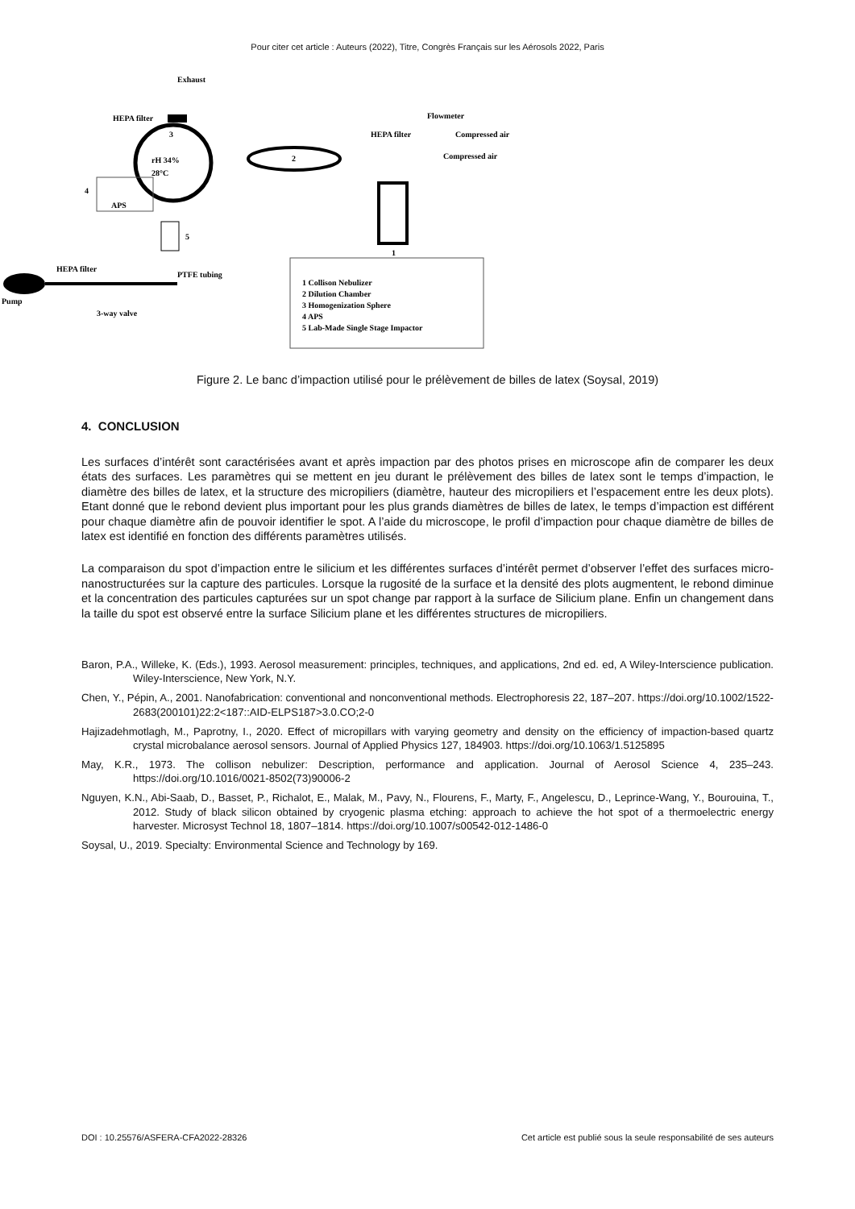Pour citer cet article : Auteurs (2022), Titre, Congrès Français sur les Aérosols 2022, Paris
3
rH 34%
28°C
Exhaust
HEPA filter
2
APS
4
5
1
Flowmeter
HEPA filter
Compressed air
Compressed air
Pump
HEPA filter
3-way valve
PTFE tubing
1 Collison Nebulizer
2 Dilution Chamber
3 Homogenization Sphere
4 APS
5 Lab-Made Single Stage Impactor
Figure 2. Le banc d’impaction utilisé pour le prélèvement de billes de latex (Soysal, 2019)
4. CONCLUSION
Les surfaces d’intérêt sont caractérisées avant et après impaction par des photos prises en microscope afin de comparer les deux états des surfaces. Les paramètres qui se mettent en jeu durant le prélèvement des billes de latex sont le temps d’impaction, le diamètre des billes de latex, et la structure des micropiliers (diamètre, hauteur des micropiliers et l’espacement entre les deux plots). Etant donné que le rebond devient plus important pour les plus grands diamètres de billes de latex, le temps d’impaction est différent pour chaque diamètre afin de pouvoir identifier le spot. A l’aide du microscope, le profil d’impaction pour chaque diamètre de billes de latex est identifié en fonction des différents paramètres utilisés.
La comparaison du spot d’impaction entre le silicium et les différentes surfaces d’intérêt permet d’observer l’effet des surfaces micro-nanostructurées sur la capture des particules. Lorsque la rugosité de la surface et la densité des plots augmentent, le rebond diminue et la concentration des particules capturées sur un spot change par rapport à la surface de Silicium plane. Enfin un changement dans la taille du spot est observé entre la surface Silicium plane et les différentes structures de micropiliers.
Baron, P.A., Willeke, K. (Eds.), 1993. Aerosol measurement: principles, techniques, and applications, 2nd ed. ed, A Wiley-Interscience publication. Wiley-Interscience, New York, N.Y.
Chen, Y., Pépin, A., 2001. Nanofabrication: conventional and nonconventional methods. Electrophoresis 22, 187–207. https://doi.org/10.1002/1522-2683(200101)22:2<187::AID-ELPS187>3.0.CO;2-0
Hajizadehmotlagh, M., Paprotny, I., 2020. Effect of micropillars with varying geometry and density on the efficiency of impaction-based quartz crystal microbalance aerosol sensors. Journal of Applied Physics 127, 184903. https://doi.org/10.1063/1.5125895
May, K.R., 1973. The collison nebulizer: Description, performance and application. Journal of Aerosol Science 4, 235–243. https://doi.org/10.1016/0021-8502(73)90006-2
Nguyen, K.N., Abi-Saab, D., Basset, P., Richalot, E., Malak, M., Pavy, N., Flourens, F., Marty, F., Angelescu, D., Leprince-Wang, Y., Bourouina, T., 2012. Study of black silicon obtained by cryogenic plasma etching: approach to achieve the hot spot of a thermoelectric energy harvester. Microsyst Technol 18, 1807–1814. https://doi.org/10.1007/s00542-012-1486-0
Soysal, U., 2019. Specialty: Environmental Science and Technology by 169.
DOI : 10.25576/ASFERA-CFA2022-28326 Cet article est publié sous la seule responsabilité de ses auteurs